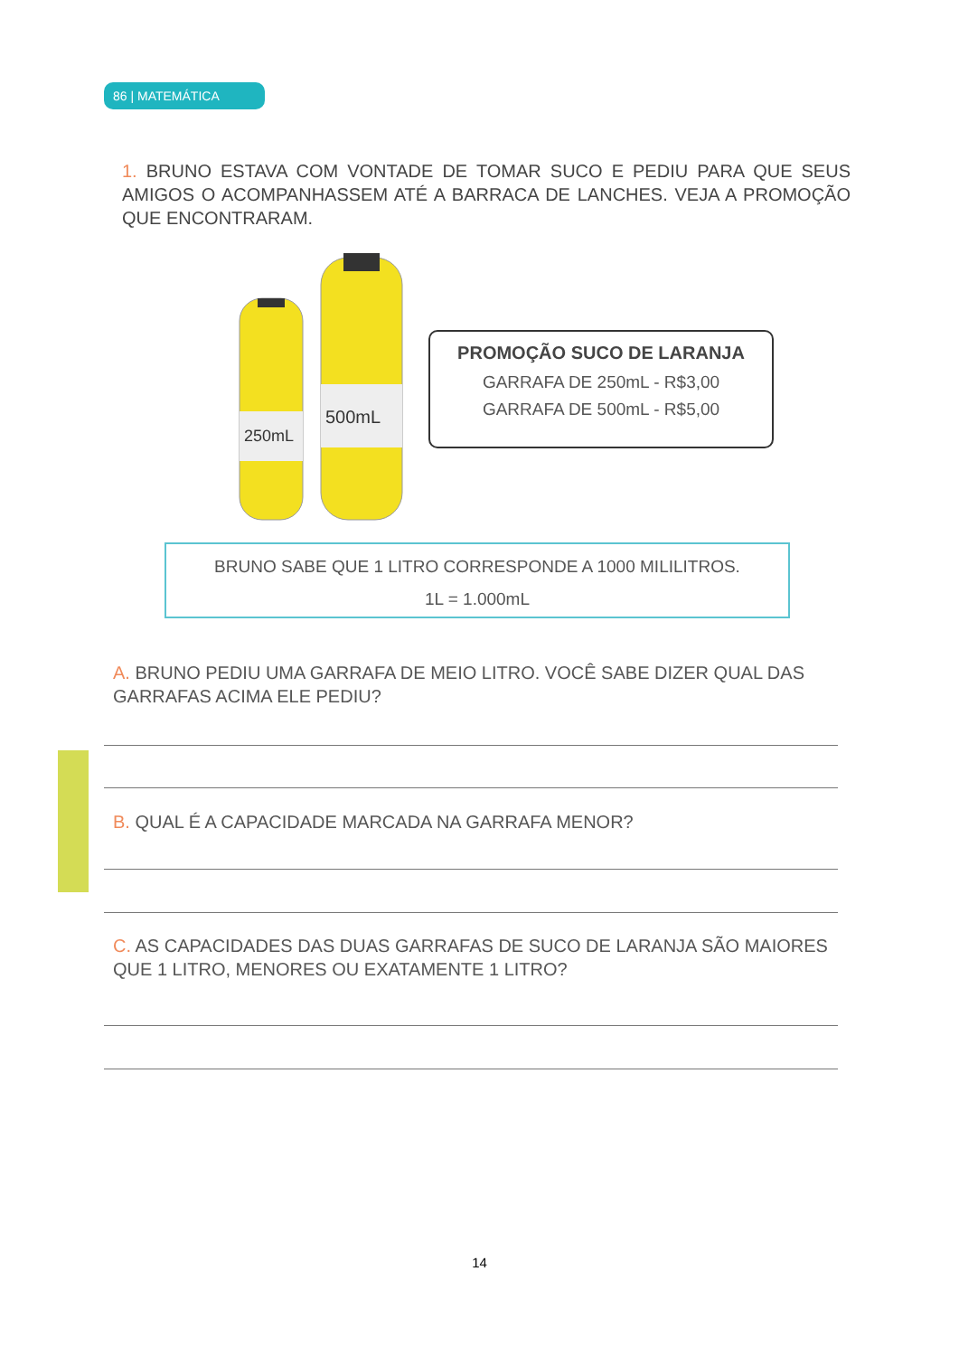86 | MATEMÁTICA
1. BRUNO ESTAVA COM VONTADE DE TOMAR SUCO E PEDIU PARA QUE SEUS AMIGOS O ACOMPANHASSEM ATÉ A BARRACA DE LANCHES. VEJA A PROMOÇÃO QUE ENCONTRARAM.
250mL
500mL
PROMOÇÃO SUCO DE LARANJA
GARRAFA DE 250mL - R$3,00
GARRAFA DE 500mL - R$5,00
BRUNO SABE QUE 1 LITRO CORRESPONDE A 1000 MILILITROS.
1L = 1.000mL
A. BRUNO PEDIU UMA GARRAFA DE MEIO LITRO. VOCÊ SABE DIZER QUAL DAS GARRAFAS ACIMA ELE PEDIU?
B. QUAL É A CAPACIDADE MARCADA NA GARRAFA MENOR?
C. AS CAPACIDADES DAS DUAS GARRAFAS DE SUCO DE LARANJA SÃO MAIORES QUE 1 LITRO, MENORES OU EXATAMENTE 1 LITRO?
14